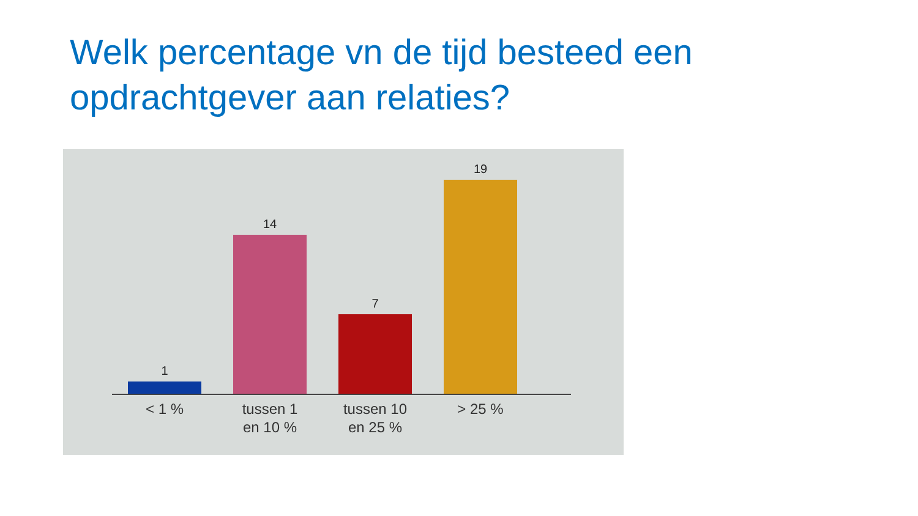Welk percentage vn de tijd besteed een opdrachtgever aan relaties?
1
14
7
19
< 1 % tussen 1
en 10 %
tussen 10
en 25 %
> 25 %